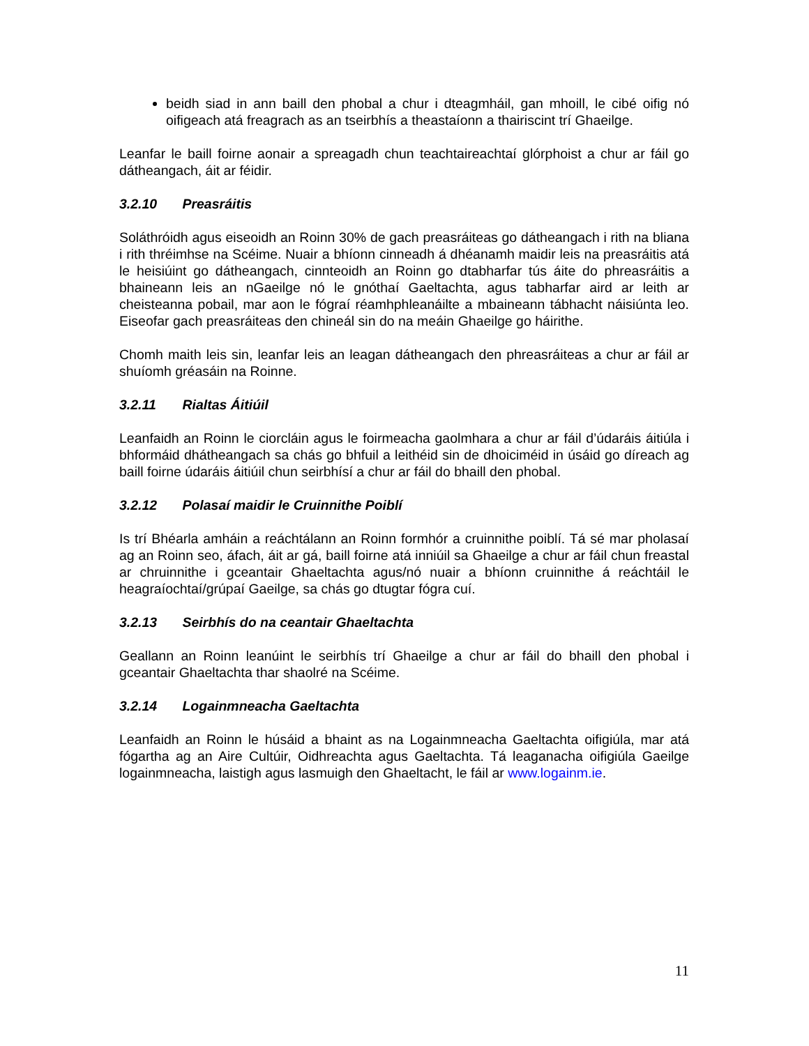beidh siad in ann baill den phobal a chur i dteagmháil, gan mhoill, le cibé oifig nó oifigeach atá freagrach as an tseirbhís a theastaíonn a thairiscint trí Ghaeilge.
Leanfar le baill foirne aonair a spreagadh chun teachtaireachtaí glórphoist a chur ar fáil go dátheangach, áit ar féidir.
3.2.10 Preasráitis
Soláthróidh agus eiseoidh an Roinn 30% de gach preasráiteas go dátheangach i rith na bliana i rith thréimhse na Scéime. Nuair a bhíonn cinneadh á dhéanamh maidir leis na preasráitis atá le heisiúint go dátheangach, cinnteoidh an Roinn go dtabharfar tús áite do phreasráitis a bhaineann leis an nGaeilge nó le gnóthaí Gaeltachta, agus tabharfar aird ar leith ar cheisteanna pobail, mar aon le fógraí réamhphleanáilte a mbaineann tábhacht náisiúnta leo. Eiseofar gach preasráiteas den chineál sin do na meáin Ghaeilge go háirithe.
Chomh maith leis sin, leanfar leis an leagan dátheangach den phreasráiteas a chur ar fáil ar shuíomh gréasáin na Roinne.
3.2.11 Rialtas Áitiúil
Leanfaidh an Roinn le ciorcláin agus le foirmeacha gaolmhara a chur ar fáil d’údaráis áitiúla i bhformáid dhátheangach sa chás go bhfuil a leithéid sin de dhoiciméid in úsáid go díreach ag baill foirne údaráis áitiúil chun seirbhísí a chur ar fáil do bhaill den phobal.
3.2.12 Polasaí maidir le Cruinnithe Poiblí
Is trí Bhéarla amháin a reáchtálann an Roinn formhór a cruinnithe poiblí. Tá sé mar pholasaí ag an Roinn seo, áfach, áit ar gá, baill foirne atá inniúil sa Ghaeilge a chur ar fáil chun freastal ar chruinnithe i gceantair Ghaeltachta agus/nó nuair a bhíonn cruinnithe á reáchtáil le heagraíochtaí/grúpaí Gaeilge, sa chás go dtugtar fógra cuí.
3.2.13 Seirbhís do na ceantair Ghaeltachta
Geallann an Roinn leanúint le seirbhís trí Ghaeilge a chur ar fáil do bhaill den phobal i gceantair Ghaeltachta thar shaolré na Scéime.
3.2.14 Logainmneacha Gaeltachta
Leanfaidh an Roinn le húsáid a bhaint as na Logainmneacha Gaeltachta oifigiúla, mar atá fógartha ag an Aire Cultúir, Oidhreachta agus Gaeltachta. Tá leaganacha oifigiúla Gaeilge logainmneacha, laistigh agus lasmuigh den Ghaeltacht, le fáil ar www.logainm.ie.
11